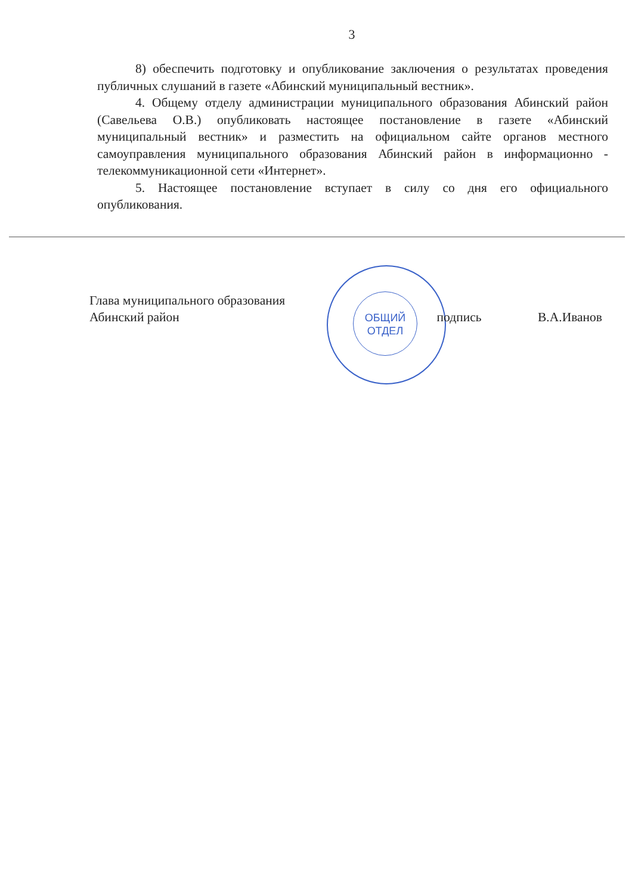3
8) обеспечить подготовку и опубликование заключения о результатах проведения публичных слушаний в газете «Абинский муниципальный вестник».
4. Общему отделу администрации муниципального образования Абинский район (Савельева О.В.) опубликовать настоящее постановление в газете «Абинский муниципальный вестник» и разместить на официальном сайте органов местного самоуправления муниципального образования Абинский район в информационно - телекоммуникационной сети «Интернет».
5. Настоящее постановление вступает в силу со дня его официального опубликования.
ОБЩИЙ
ОТДЕЛ
Глава муниципального образования
Абинский район
подпись В.А.Иванов